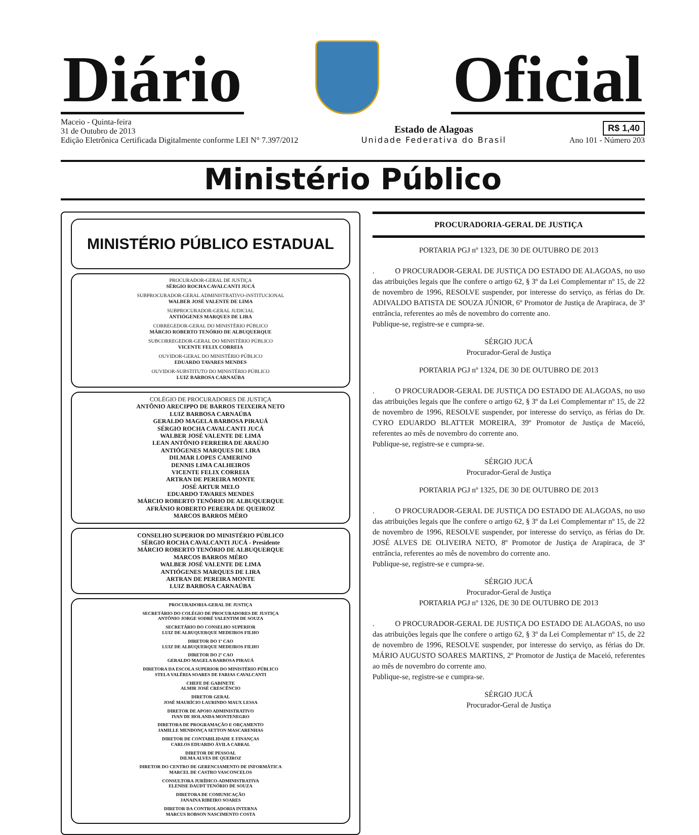Diário
Oficial
Maceio - Quinta-feira
31 de Outubro de 2013
Edição Eletrônica Certificada Digitalmente conforme LEI N° 7.397/2012
Estado de Alagoas
Unidade Federativa do Brasil
R$ 1,40
Ano 101 - Número 203
Ministério Público
MINISTÉRIO PÚBLICO ESTADUAL
PROCURADOR-GERAL DE JUSTIÇA
SÉRGIO ROCHA CAVALCANTI JUCÁ
SUBPROCURADOR-GERAL ADMINISTRATIVO-iNSTITUCIONAL
WALBER JOSÉ VALENTE DE LIMA
SUBPROCURADOR-GERAL JUDICIAL
ANTIÓGENES MARQUES DE LIRA
CORREGEDOR-GERAL DO MINISTÉRIO PÚBLICO
MÁRCIO ROBERTO TENÓRIO DE ALBUQUERQUE
SUBCORREGEDOR-GERAL DO MINISTÉRIO PÚBLICO
VICENTE FELIX CORREIA
OUVIDOR-GERAL DO MINISTÉRIO PÚBLICO
EDUARDO TAVARES MENDES
OUVIDOR-SUBSTITUTO DO MINISTÉRIO PÚBLICO
LUIZ BARBOSA CARNAÚBA
COLÉGIO DE PROCURADORES DE JUSTIÇA
ANTÔNIO ARECIPPO DE BARROS TEIXEIRA NETO
LUIZ BARBOSA CARNAÚBA
GERALDO MAGELA BARBOSA PIRAUÁ
SÉRGIO ROCHA CAVALCANTI JUCÁ
WALBER JOSÉ VALENTE DE LIMA
LEAN ANTÔNIO FERREIRA DE ARAÚJO
ANTIÓGENES MARQUES DE LIRA
DILMAR LOPES CAMERINO
DENNIS LIMA CALHEIROS
VICENTE FELIX CORREIA
ARTRAN DE PEREIRA MONTE
JOSÉ ARTUR MELO
EDUARDO TAVARES MENDES
MÁRCIO ROBERTO TENÓRIO DE ALBUQUERQUE
AFRÂNIO ROBERTO PEREIRA DE QUEIROZ
MARCOS BARROS MÉRO
CONSELHO SUPERIOR DO MINISTÉRIO PÚBLICO
SÉRGIO ROCHA CAVALCANTI JUCÁ - Presidente
MÁRCIO ROBERTO TENÓRIO DE ALBUQUERQUE
MARCOS BARROS MÉRO
WALBER JOSÉ VALENTE DE LIMA
ANTIÓGENES MARQUES DE LIRA
ARTRAN DE PEREIRA MONTE
LUIZ BARBOSA CARNAÚBA
PROCURADORIA-GERAL DE JUSTIÇA
SECRETÁRIO DO COLÉGIO DE PROCURADORES DE JUSTIÇA
ANTÔNIO JORGE SODRÉ VALENTIM DE SOUZA
SECRETÁRIO DO CONSELHO SUPERIOR
LUIZ DE ALBUQUERQUE MEDEIROS FILHO
DIRETOR DO 1º CAO
LUIZ DE ALBUQUERQUE MEDEIROS FILHO
DIRETOR DO 2º CAO
GERALDO MAGELA BARBOSA PIRAUÁ
DIRETORA DA ESCOLA SUPERIOR DO MINISTÉRIO PÚBLICO
STELA VALÉRIA SOARES DE FARIAS CAVALCANTI
CHEFE DE GABINETE
ALMIR JOSÉ CRESCÊNCIO
DIRETOR GERAL
JOSÉ MAURÍCIO LAURINDO MAUX LESSA
DIRETOR DE APOIO ADMINISTRATIVO
IVAN DE HOLANDA MONTENEGRO
DIRETORA DE PROGRAMAÇÃO E ORÇAMENTO
JAMILLE MENDONÇA SETTON MASCARENHAS
DIRETOR DE CONTABILIDADE E FINANÇAS
CARLOS EDUARDO ÁVILA CABRAL
DIRETOR DE PESSOAL
DILMA ALVES DE QUEIROZ
DIRETOR DO CENTRO DE GERENCIAMENTO DE INFORMÁTICA
MARCEL DE CASTRO VASCONCELOS
CONSULTORA JURÍDICO-ADMINISTRATIVA
ELENISE DAUDT TENÓRIO DE SOUZA
DIRETORA DE COMUNICAÇÃO
JANAINA RIBEIRO SOARES
DIRETOR DA CONTROLADORIA INTERNA
MARCUS ROBSON NASCIMENTO COSTA
PROCURADORIA-GERAL DE JUSTIÇA
PORTARIA PGJ nº 1323, DE 30 DE OUTUBRO DE 2013
. O PROCURADOR-GERAL DE JUSTIÇA DO ESTADO DE ALAGOAS, no uso das atribuições legais que lhe confere o artigo 62, § 3º da Lei Complementar nº 15, de 22 de novembro de 1996, RESOLVE suspender, por interesse do serviço, as férias do Dr. ADIVALDO BATISTA DE SOUZA JÚNIOR, 6º Promotor de Justiça de Arapiraca, de 3ª entrância, referentes ao mês de novembro do corrente ano.
Publique-se, registre-se e cumpra-se.
SÉRGIO JUCÁ
Procurador-Geral de Justiça
PORTARIA PGJ nº 1324, DE 30 DE OUTUBRO DE 2013
. O PROCURADOR-GERAL DE JUSTIÇA DO ESTADO DE ALAGOAS, no uso das atribuições legais que lhe confere o artigo 62, § 3º da Lei Complementar nº 15, de 22 de novembro de 1996, RESOLVE suspender, por interesse do serviço, as férias do Dr. CYRO EDUARDO BLATTER MOREIRA, 39º Promotor de Justiça de Maceió, referentes ao mês de novembro do corrente ano.
Publique-se, registre-se e cumpra-se.
SÉRGIO JUCÁ
Procurador-Geral de Justiça
PORTARIA PGJ nº 1325, DE 30 DE OUTUBRO DE 2013
. O PROCURADOR-GERAL DE JUSTIÇA DO ESTADO DE ALAGOAS, no uso das atribuições legais que lhe confere o artigo 62, § 3º da Lei Complementar nº 15, de 22 de novembro de 1996, RESOLVE suspender, por interesse do serviço, as férias do Dr. JOSÉ ALVES DE OLIVEIRA NETO, 8º Promotor de Justiça de Arapiraca, de 3ª entrância, referentes ao mês de novembro do corrente ano.
Publique-se, registre-se e cumpra-se.
SÉRGIO JUCÁ
Procurador-Geral de Justiça
PORTARIA PGJ nº 1326, DE 30 DE OUTUBRO DE 2013
. O PROCURADOR-GERAL DE JUSTIÇA DO ESTADO DE ALAGOAS, no uso das atribuições legais que lhe confere o artigo 62, § 3º da Lei Complementar nº 15, de 22 de novembro de 1996, RESOLVE suspender, por interesse do serviço, as férias do Dr. MÁRIO AUGUSTO SOARES MARTINS, 2º Promotor de Justiça de Maceió, referentes ao mês de novembro do corrente ano.
Publique-se, registre-se e cumpra-se.
SÉRGIO JUCÁ
Procurador-Geral de Justiça